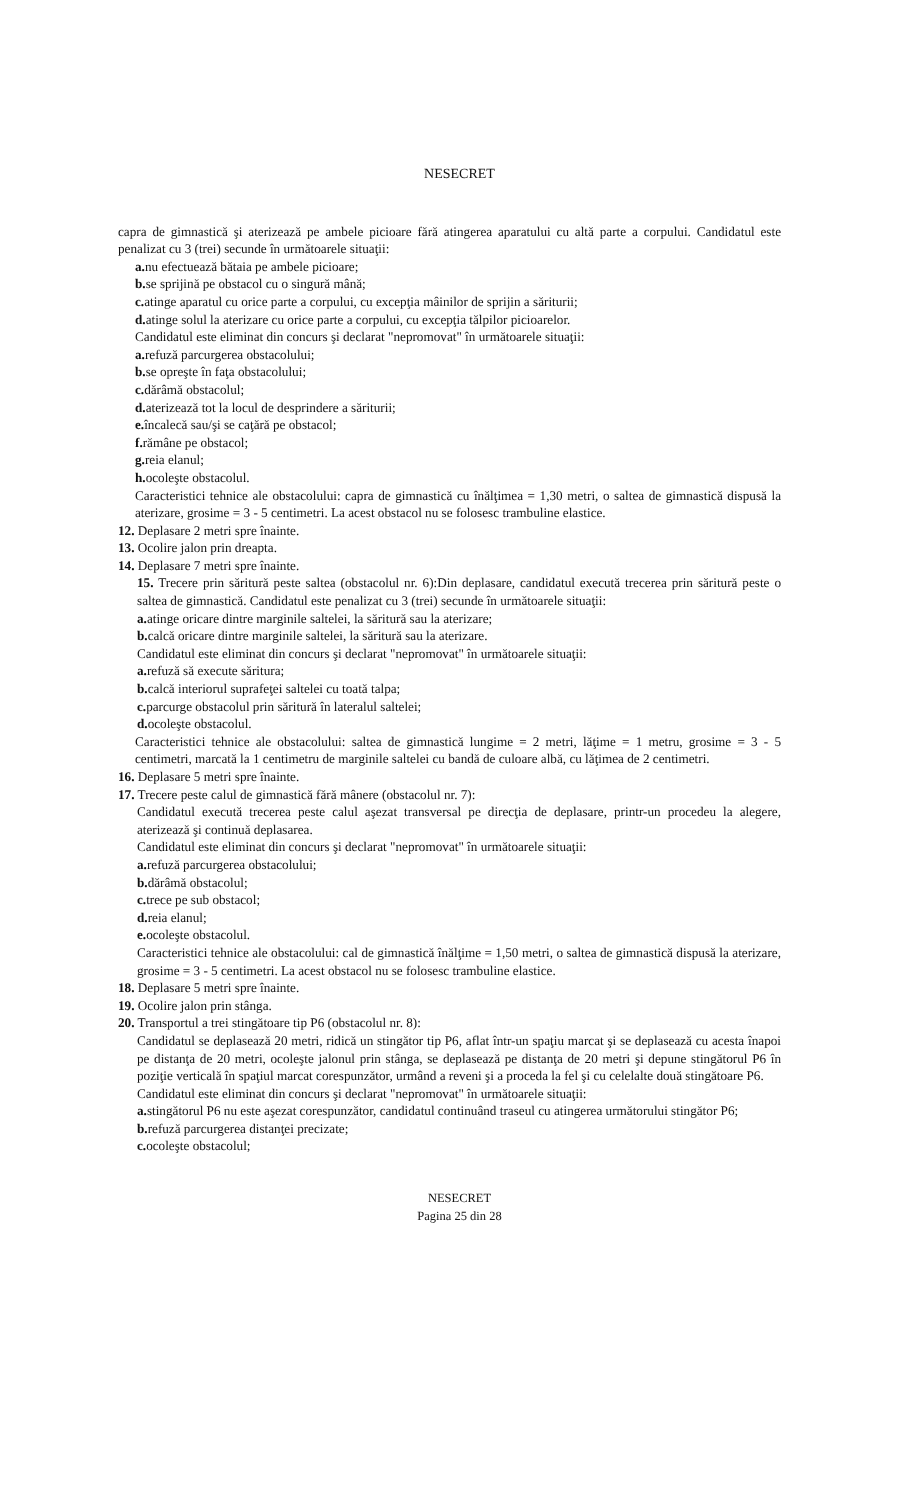NESECRET
capra de gimnastică şi aterizează pe ambele picioare fără atingerea aparatului cu altă parte a corpului. Candidatul este penalizat cu 3 (trei) secunde în următoarele situaţii:
a. nu efectuează bătaia pe ambele picioare;
b. se sprijină pe obstacol cu o singură mână;
c. atinge aparatul cu orice parte a corpului, cu excepţia mâinilor de sprijin a săriturii;
d. atinge solul la aterizare cu orice parte a corpului, cu excepţia tălpilor picioarelor.
Candidatul este eliminat din concurs şi declarat "nepromovat" în următoarele situaţii:
a. refuză parcurgerea obstacolului;
b. se opreşte în faţa obstacolului;
c. dărâmă obstacolul;
d. aterizează tot la locul de desprindere a săriturii;
e. încalecă sau/şi se caţără pe obstacol;
f. rămâne pe obstacol;
g. reia elanul;
h. ocoleşte obstacolul.
Caracteristici tehnice ale obstacolului: capra de gimnastică cu înălţimea = 1,30 metri, o saltea de gimnastică dispusă la aterizare, grosime = 3 - 5 centimetri. La acest obstacol nu se folosesc trambuline elastice.
12. Deplasare 2 metri spre înainte.
13. Ocolire jalon prin dreapta.
14. Deplasare 7 metri spre înainte.
15. Trecere prin săritură peste saltea (obstacolul nr. 6):Din deplasare, candidatul execută trecerea prin săritură peste o saltea de gimnastică. Candidatul este penalizat cu 3 (trei) secunde în următoarele situaţii:
a. atinge oricare dintre marginile saltelei, la săritură sau la aterizare;
b. calcă oricare dintre marginile saltelei, la săritură sau la aterizare.
Candidatul este eliminat din concurs şi declarat "nepromovat" în următoarele situaţii:
a. refuză să execute săritura;
b. calcă interiorul suprafeţei saltelei cu toată talpa;
c. parcurge obstacolul prin săritură în lateralul saltelei;
d. ocoleşte obstacolul.
Caracteristici tehnice ale obstacolului: saltea de gimnastică lungime = 2 metri, lăţime = 1 metru, grosime = 3 - 5 centimetri, marcată la 1 centimetru de marginile saltelei cu bandă de culoare albă, cu lăţimea de 2 centimetri.
16. Deplasare 5 metri spre înainte.
17. Trecere peste calul de gimnastică fără mânere (obstacolul nr. 7):
Candidatul execută trecerea peste calul aşezat transversal pe direcţia de deplasare, printr-un procedeu la alegere, aterizează şi continuă deplasarea.
Candidatul este eliminat din concurs şi declarat "nepromovat" în următoarele situaţii:
a. refuză parcurgerea obstacolului;
b. dărâmă obstacolul;
c. trece pe sub obstacol;
d. reia elanul;
e. ocoleşte obstacolul.
Caracteristici tehnice ale obstacolului: cal de gimnastică înălţime = 1,50 metri, o saltea de gimnastică dispusă la aterizare, grosime = 3 - 5 centimetri. La acest obstacol nu se folosesc trambuline elastice.
18. Deplasare 5 metri spre înainte.
19. Ocolire jalon prin stânga.
20. Transportul a trei stingătoare tip P6 (obstacolul nr. 8):
Candidatul se deplasează 20 metri, ridică un stingător tip P6, aflat într-un spaţiu marcat şi se deplasează cu acesta înapoi pe distanţa de 20 metri, ocoleşte jalonul prin stânga, se deplasează pe distanţa de 20 metri şi depune stingătorul P6 în poziţie verticală în spaţiul marcat corespunzător, urmând a reveni şi a proceda la fel şi cu celelalte două stingătoare P6.
Candidatul este eliminat din concurs şi declarat "nepromovat" în următoarele situaţii:
a. stingătorul P6 nu este aşezat corespunzător, candidatul continuând traseul cu atingerea următorului stingător P6;
b. refuză parcurgerea distanţei precizate;
c. ocoleşte obstacolul;
NESECRET
Pagina 25 din 28